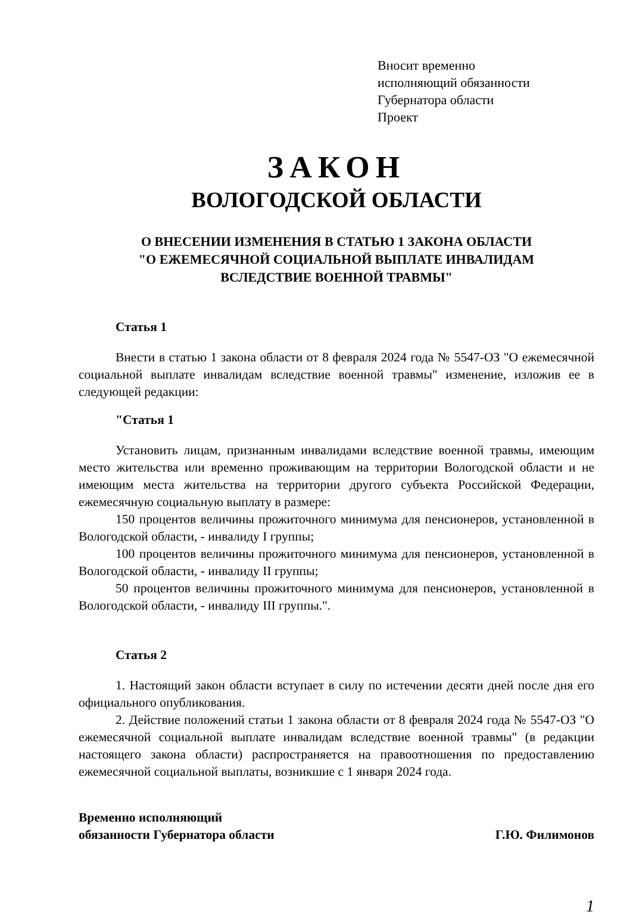Вносит временно
исполняющий обязанности
Губернатора области
Проект
ЗАКОН
ВОЛОГОДСКОЙ ОБЛАСТИ
О ВНЕСЕНИИ ИЗМЕНЕНИЯ В СТАТЬЮ 1 ЗАКОНА ОБЛАСТИ
"О ЕЖЕМЕСЯЧНОЙ СОЦИАЛЬНОЙ ВЫПЛАТЕ ИНВАЛИДАМ
ВСЛЕДСТВИЕ ВОЕННОЙ ТРАВМЫ"
Статья 1
Внести в статью 1 закона области от 8 февраля 2024 года № 5547-ОЗ "О ежемесячной социальной выплате инвалидам вследствие военной травмы" изменение, изложив ее в следующей редакции:
"Статья 1
Установить лицам, признанным инвалидами вследствие военной травмы, имеющим место жительства или временно проживающим на территории Вологодской области и не имеющим места жительства на территории другого субъекта Российской Федерации, ежемесячную социальную выплату в размере:
150 процентов величины прожиточного минимума для пенсионеров, установленной в Вологодской области, - инвалиду I группы;
100 процентов величины прожиточного минимума для пенсионеров, установленной в Вологодской области, - инвалиду II группы;
50 процентов величины прожиточного минимума для пенсионеров, установленной в Вологодской области, - инвалиду III группы.".
Статья 2
1. Настоящий закон области вступает в силу по истечении десяти дней после дня его официального опубликования.
2. Действие положений статьи 1 закона области от 8 февраля 2024 года № 5547-ОЗ "О ежемесячной социальной выплате инвалидам вследствие военной травмы" (в редакции настоящего закона области) распространяется на правоотношения по предоставлению ежемесячной социальной выплаты, возникшие с 1 января 2024 года.
Временно исполняющий
обязанности Губернатора области
Г.Ю. Филимонов
1